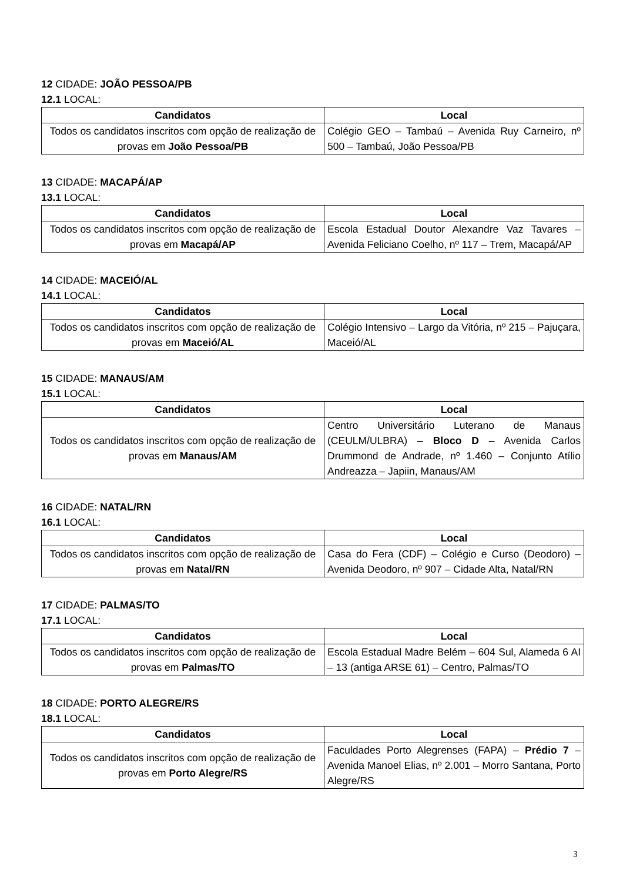12 CIDADE: JOÃO PESSOA/PB
12.1 LOCAL:
| Candidatos | Local |
| --- | --- |
| Todos os candidatos inscritos com opção de realização de provas em João Pessoa/PB | Colégio GEO – Tambaú – Avenida Ruy Carneiro, nº 500 – Tambaú, João Pessoa/PB |
13 CIDADE: MACAPÁ/AP
13.1 LOCAL:
| Candidatos | Local |
| --- | --- |
| Todos os candidatos inscritos com opção de realização de provas em Macapá/AP | Escola Estadual Doutor Alexandre Vaz Tavares – Avenida Feliciano Coelho, nº 117 – Trem, Macapá/AP |
14 CIDADE: MACEIÓ/AL
14.1 LOCAL:
| Candidatos | Local |
| --- | --- |
| Todos os candidatos inscritos com opção de realização de provas em Maceió/AL | Colégio Intensivo – Largo da Vitória, nº 215 – Pajuçara, Maceió/AL |
15 CIDADE: MANAUS/AM
15.1 LOCAL:
| Candidatos | Local |
| --- | --- |
| Todos os candidatos inscritos com opção de realização de provas em Manaus/AM | Centro Universitário Luterano de Manaus (CEULM/ULBRA) – Bloco D – Avenida Carlos Drummond de Andrade, nº 1.460 – Conjunto Atílio Andreazza – Japiin, Manaus/AM |
16 CIDADE: NATAL/RN
16.1 LOCAL:
| Candidatos | Local |
| --- | --- |
| Todos os candidatos inscritos com opção de realização de provas em Natal/RN | Casa do Fera (CDF) – Colégio e Curso (Deodoro) – Avenida Deodoro, nº 907 – Cidade Alta, Natal/RN |
17 CIDADE: PALMAS/TO
17.1 LOCAL:
| Candidatos | Local |
| --- | --- |
| Todos os candidatos inscritos com opção de realização de provas em Palmas/TO | Escola Estadual Madre Belém – 604 Sul, Alameda 6 AI – 13 (antiga ARSE 61) – Centro, Palmas/TO |
18 CIDADE: PORTO ALEGRE/RS
18.1 LOCAL:
| Candidatos | Local |
| --- | --- |
| Todos os candidatos inscritos com opção de realização de provas em Porto Alegre/RS | Faculdades Porto Alegrenses (FAPA) – Prédio 7 – Avenida Manoel Elias, nº 2.001 – Morro Santana, Porto Alegre/RS |
3